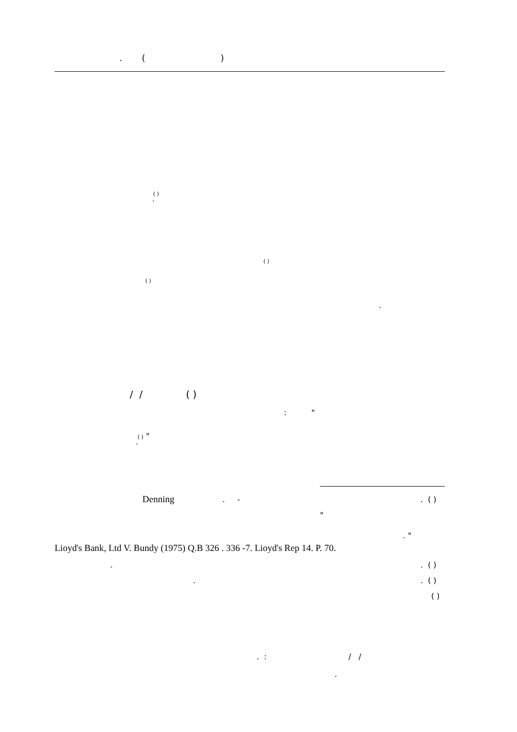. ( )
( )
.
( )
( )
.
/ / ( )
: "
( ) "
.
Denning
. -
. ( )
"
. "
Lioyd's Bank, Ltd V. Bundy (1975) Q.B 326 . 336 -7. Lioyd's Rep 14. P. 70.
.
. ( )
.
. ( )
( )
. : / /
.